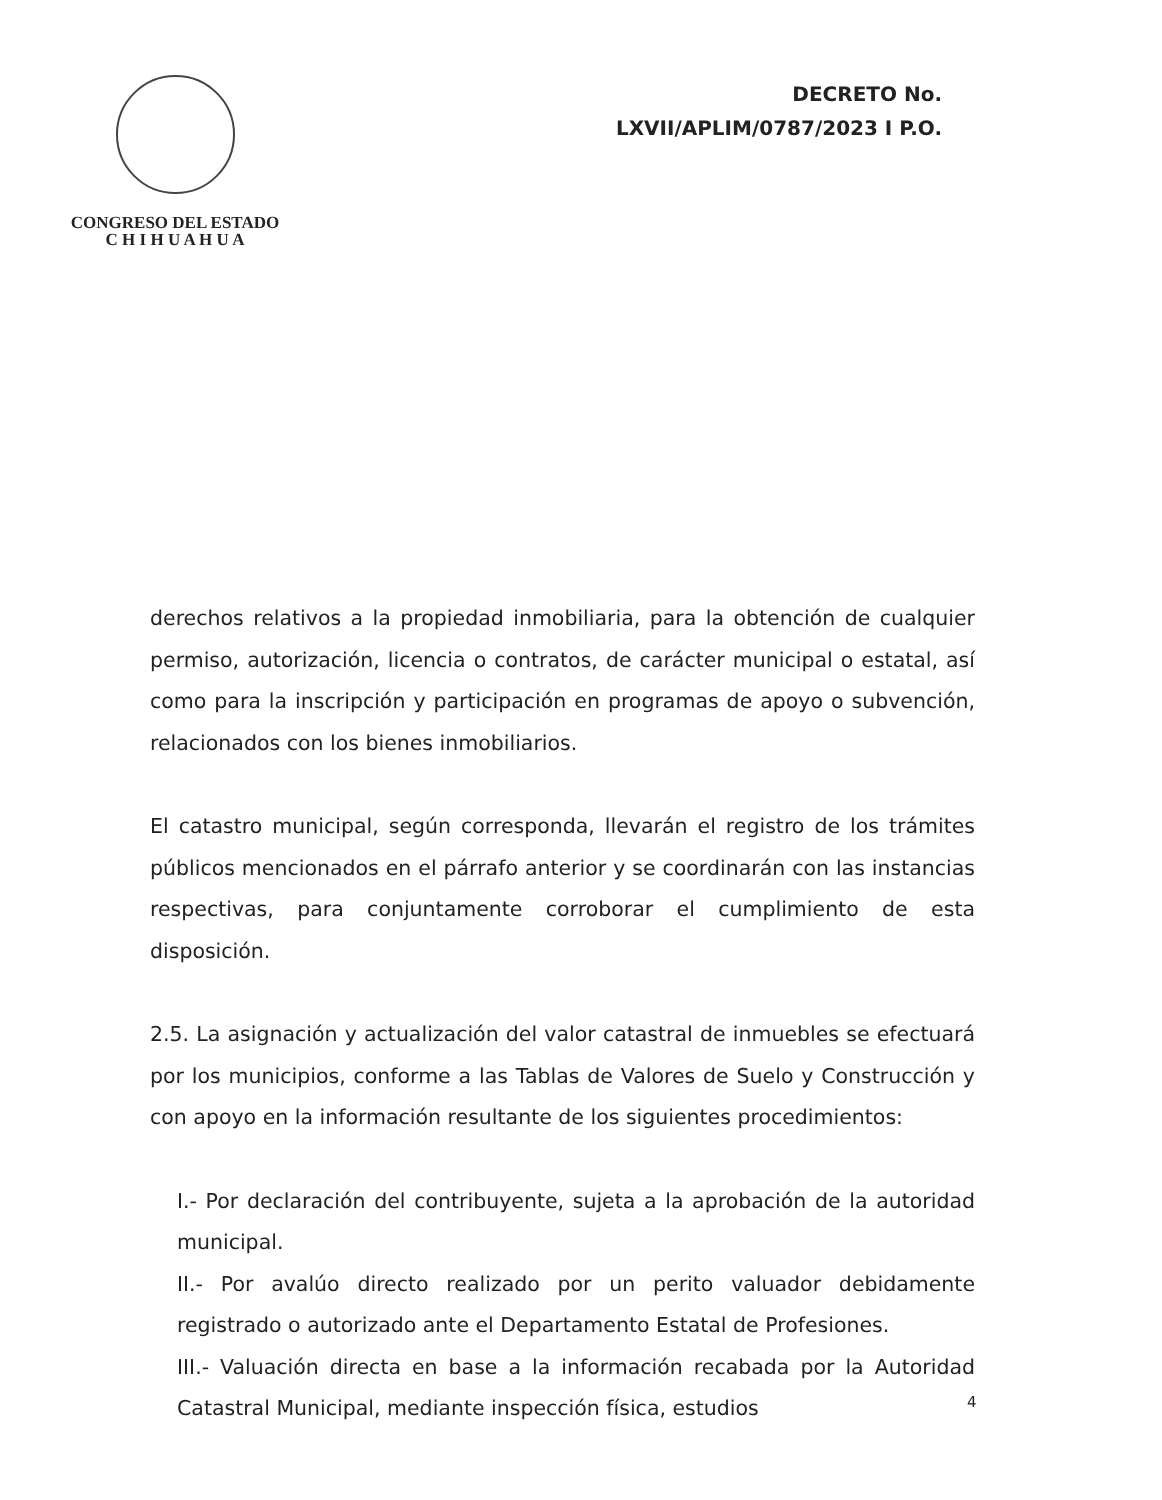CONGRESO DEL ESTADO
C H I H U A H U A
DECRETO No.
LXVII/APLIM/0787/2023 I P.O.
derechos relativos a la propiedad inmobiliaria, para la obtención de cualquier permiso, autorización, licencia o contratos, de carácter municipal o estatal, así como para la inscripción y participación en programas de apoyo o subvención, relacionados con los bienes inmobiliarios.
El catastro municipal, según corresponda, llevarán el registro de los trámites públicos mencionados en el párrafo anterior y se coordinarán con las instancias respectivas, para conjuntamente corroborar el cumplimiento de esta disposición.
2.5. La asignación y actualización del valor catastral de inmuebles se efectuará por los municipios, conforme a las Tablas de Valores de Suelo y Construcción y con apoyo en la información resultante de los siguientes procedimientos:
I.- Por declaración del contribuyente, sujeta a la aprobación de la autoridad municipal.
II.- Por avalúo directo realizado por un perito valuador debidamente registrado o autorizado ante el Departamento Estatal de Profesiones.
III.- Valuación directa en base a la información recabada por la Autoridad Catastral Municipal, mediante inspección física, estudios
4